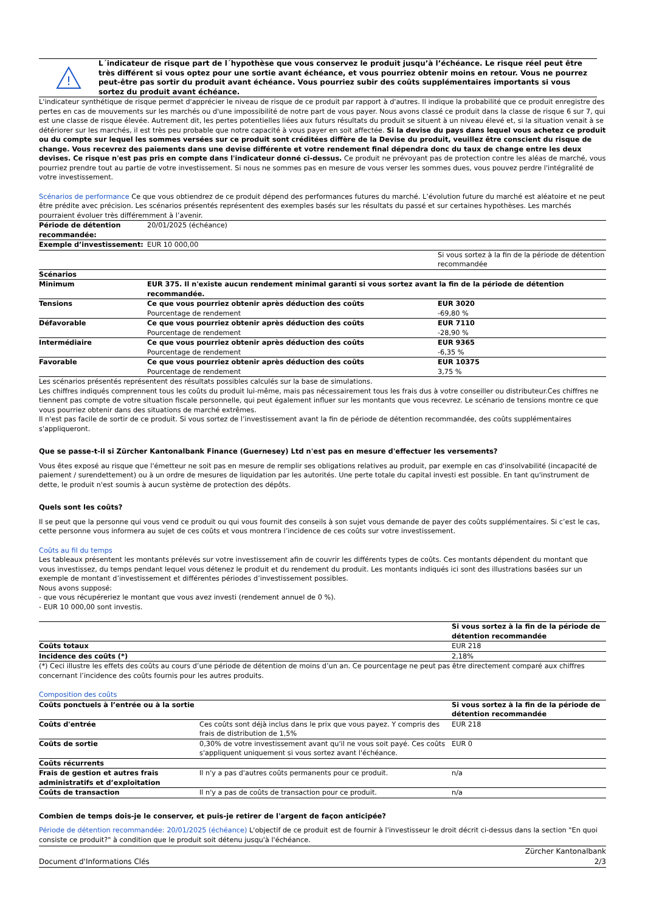!
L´indicateur de risque part de l´hypothèse que vous conservez le produit jusqu’à l’échéance. Le risque réel peut être très différent si vous optez pour une sortie avant échéance, et vous pourriez obtenir moins en retour. Vous ne pourrez peut-être pas sortir du produit avant échéance. Vous pourriez subir des coûts supplémentaires importants si vous sortez du produit avant échéance.
L'indicateur synthétique de risque permet d'apprécier le niveau de risque de ce produit par rapport à d'autres. Il indique la probabilité que ce produit enregistre des pertes en cas de mouvements sur les marchés ou d'une impossibilité de notre part de vous payer. Nous avons classé ce produit dans la classe de risque 6 sur 7, qui est une classe de risque élevée. Autrement dit, les pertes potentielles liées aux futurs résultats du produit se situent à un niveau élevé et, si la situation venait à se détériorer sur les marchés, il est très peu probable que notre capacité à vous payer en soit affectée. Si la devise du pays dans lequel vous achetez ce produit ou du compte sur lequel les sommes versées sur ce produit sont créditées diffère de la Devise du produit, veuillez être conscient du risque de change. Vous recevrez des paiements dans une devise différente et votre rendement final dépendra donc du taux de change entre les deux devises. Ce risque n'est pas pris en compte dans l'indicateur donné ci-dessus. Ce produit ne prévoyant pas de protection contre les aléas de marché, vous pourriez prendre tout au partie de votre investissement. Si nous ne sommes pas en mesure de vous verser les sommes dues, vous pouvez perdre l'intégralité de votre investissement.
Scénarios de performance Ce que vous obtiendrez de ce produit dépend des performances futures du marché. L’évolution future du marché est aléatoire et ne peut être prédite avec précision. Les scénarios présentés représentent des exemples basés sur les résultats du passé et sur certaines hypothèses. Les marchés pourraient évoluer très différemment à l’avenir.
| Période de détention recommandée: | 20/01/2025 (échéance) | |
| Exemple d’investissement: | EUR 10 000,00 | |
| | | Si vous sortez à la fin de la période de détention recommandée |
| Scénarios | | |
| Minimum | EUR 375. Il n'existe aucun rendement minimal garanti si vous sortez avant la fin de la période de détention recommandée. | |
| Tensions | Ce que vous pourriez obtenir après déduction des coûts Pourcentage de rendement | EUR 3020 -69,80 % |
| Défavorable | Ce que vous pourriez obtenir après déduction des coûts Pourcentage de rendement | EUR 7110 -28,90 % |
| Intermédiaire | Ce que vous pourriez obtenir après déduction des coûts Pourcentage de rendement | EUR 9365 -6,35 % |
| Favorable | Ce que vous pourriez obtenir après déduction des coûts Pourcentage de rendement | EUR 10375 3,75 % |
Les scénarios présentés représentent des résultats possibles calculés sur la base de simulations.
Les chiffres indiqués comprennent tous les coûts du produit lui-même, mais pas nécessairement tous les frais dus à votre conseiller ou distributeur.Ces chiffres ne tiennent pas compte de votre situation fiscale personnelle, qui peut également influer sur les montants que vous recevrez. Le scénario de tensions montre ce que vous pourriez obtenir dans des situations de marché extrêmes.
Il n'est pas facile de sortir de ce produit. Si vous sortez de l’investissement avant la fin de période de détention recommandée, des coûts supplémentaires s'appliqueront.
Que se passe-t-il si Zürcher Kantonalbank Finance (Guernesey) Ltd n'est pas en mesure d'effectuer les versements?
Vous êtes exposé au risque que l'émetteur ne soit pas en mesure de remplir ses obligations relatives au produit, par exemple en cas d'insolvabilité (incapacité de paiement / surendettement) ou à un ordre de mesures de liquidation par les autorités. Une perte totale du capital investi est possible. En tant qu'instrument de dette, le produit n'est soumis à aucun système de protection des dépôts.
Quels sont les coûts?
Il se peut que la personne qui vous vend ce produit ou qui vous fournit des conseils à son sujet vous demande de payer des coûts supplémentaires. Si c’est le cas, cette personne vous informera au sujet de ces coûts et vous montrera l’incidence de ces coûts sur votre investissement.
Coûts au fil du temps
Les tableaux présentent les montants prélevés sur votre investissement afin de couvrir les différents types de coûts. Ces montants dépendent du montant que vous investissez, du temps pendant lequel vous détenez le produit et du rendement du produit. Les montants indiqués ici sont des illustrations basées sur un exemple de montant d’investissement et différentes périodes d’investissement possibles.
Nous avons supposé:
- que vous récupéreriez le montant que vous avez investi (rendement annuel de 0 %).
- EUR 10 000,00 sont investis.
| | Si vous sortez à la fin de la période de détention recommandée |
| Coûts totaux | EUR 218 |
| Incidence des coûts (*) | 2,18% |
(*) Ceci illustre les effets des coûts au cours d’une période de détention de moins d’un an. Ce pourcentage ne peut pas être directement comparé aux chiffres concernant l’incidence des coûts fournis pour les autres produits.
Composition des coûts
| Coûts ponctuels à l’entrée ou à la sortie | | Si vous sortez à la fin de la période de détention recommandée |
| --- | --- | --- |
| Coûts d'entrée | Ces coûts sont déjà inclus dans le prix que vous payez. Y compris des frais de distribution de 1,5% | EUR 218 |
| Coûts de sortie | 0,30% de votre investissement avant qu'il ne vous soit payé. Ces coûts s'appliquent uniquement si vous sortez avant l'échéance. | EUR 0 |
| Coûts récurrents | | |
| Frais de gestion et autres frais administratifs et d’exploitation | Il n'y a pas d'autres coûts permanents pour ce produit. | n/a |
| Coûts de transaction | Il n'y a pas de coûts de transaction pour ce produit. | n/a |
Combien de temps dois-je le conserver, et puis-je retirer de l'argent de façon anticipée?
Période de détention recommandée: 20/01/2025 (échéance) L'objectif de ce produit est de fournir à l'investisseur le droit décrit ci-dessus dans la section "En quoi consiste ce produit?" à condition que le produit soit détenu jusqu'à l'échéance.
Document d'Informations Clés Zürcher Kantonalbank
2/3